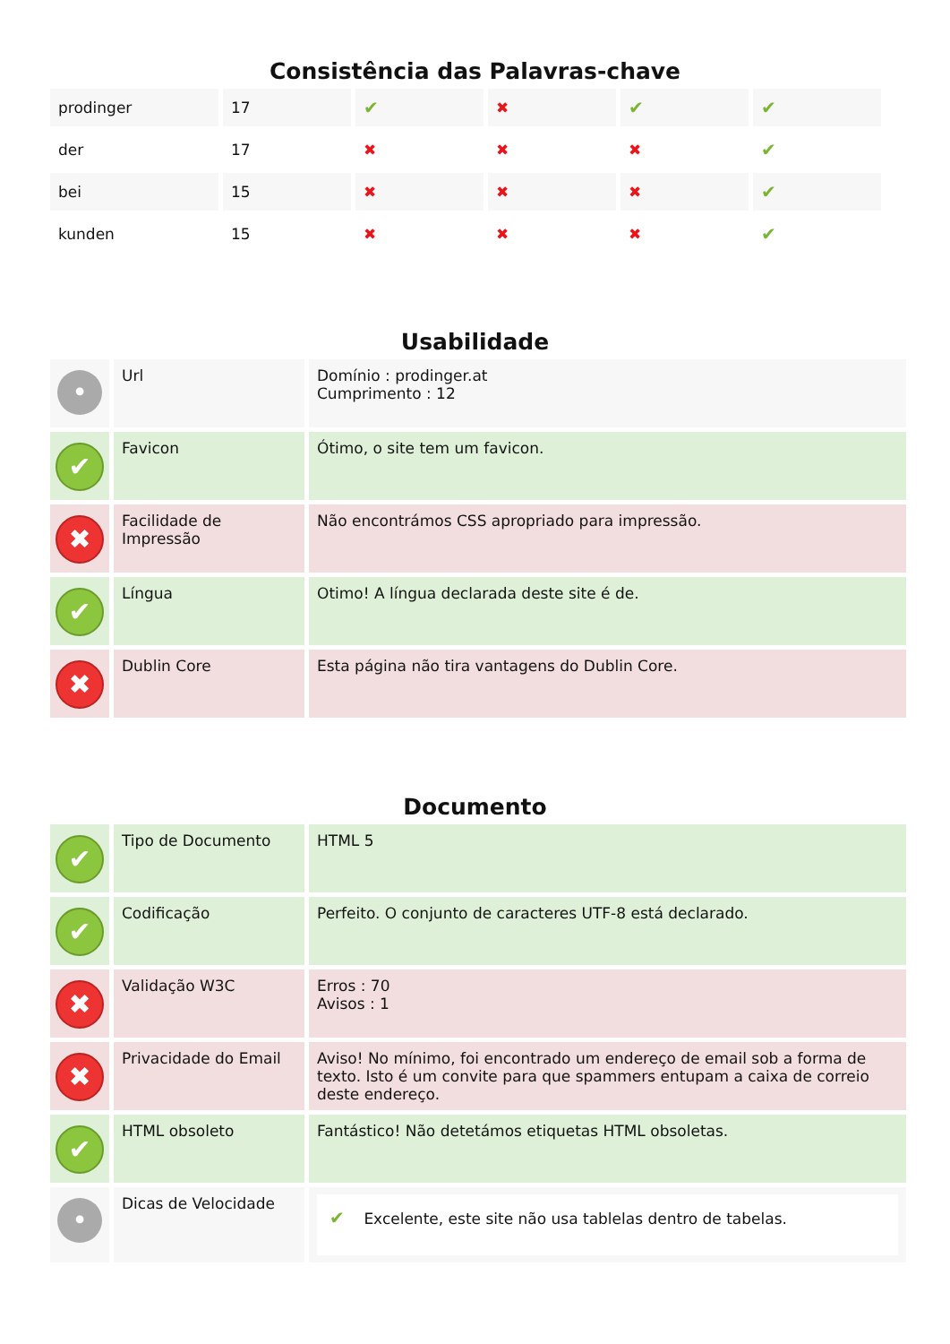Consistência das Palavras-chave
| prodinger | 17 | ✔ | ✖ | ✔ | ✔ |
| der | 17 | ✖ | ✖ | ✖ | ✔ |
| bei | 15 | ✖ | ✖ | ✖ | ✔ |
| kunden | 15 | ✖ | ✖ | ✖ | ✔ |
Usabilidade
| • | Url | Domínio : prodinger.at Cumprimento : 12 |
| ✔ | Favicon | Ótimo, o site tem um favicon. |
| ✖ | Facilidade de Impressão | Não encontrámos CSS apropriado para impressão. |
| ✔ | Língua | Otimo! A língua declarada deste site é de. |
| ✖ | Dublin Core | Esta página não tira vantagens do Dublin Core. |
Documento
| ✔ | Tipo de Documento | HTML 5 |
| ✔ | Codificação | Perfeito. O conjunto de caracteres UTF-8 está declarado. |
| ✖ | Validação W3C | Erros : 70 Avisos : 1 |
| ✖ | Privacidade do Email | Aviso! No mínimo, foi encontrado um endereço de email sob a forma de texto. Isto é um convite para que spammers entupam a caixa de correio deste endereço. |
| ✔ | HTML obsoleto | Fantástico! Não detetámos etiquetas HTML obsoletas. |
| • | Dicas de Velocidade | ✔ Excelente, este site não usa tablelas dentro de tabelas. |